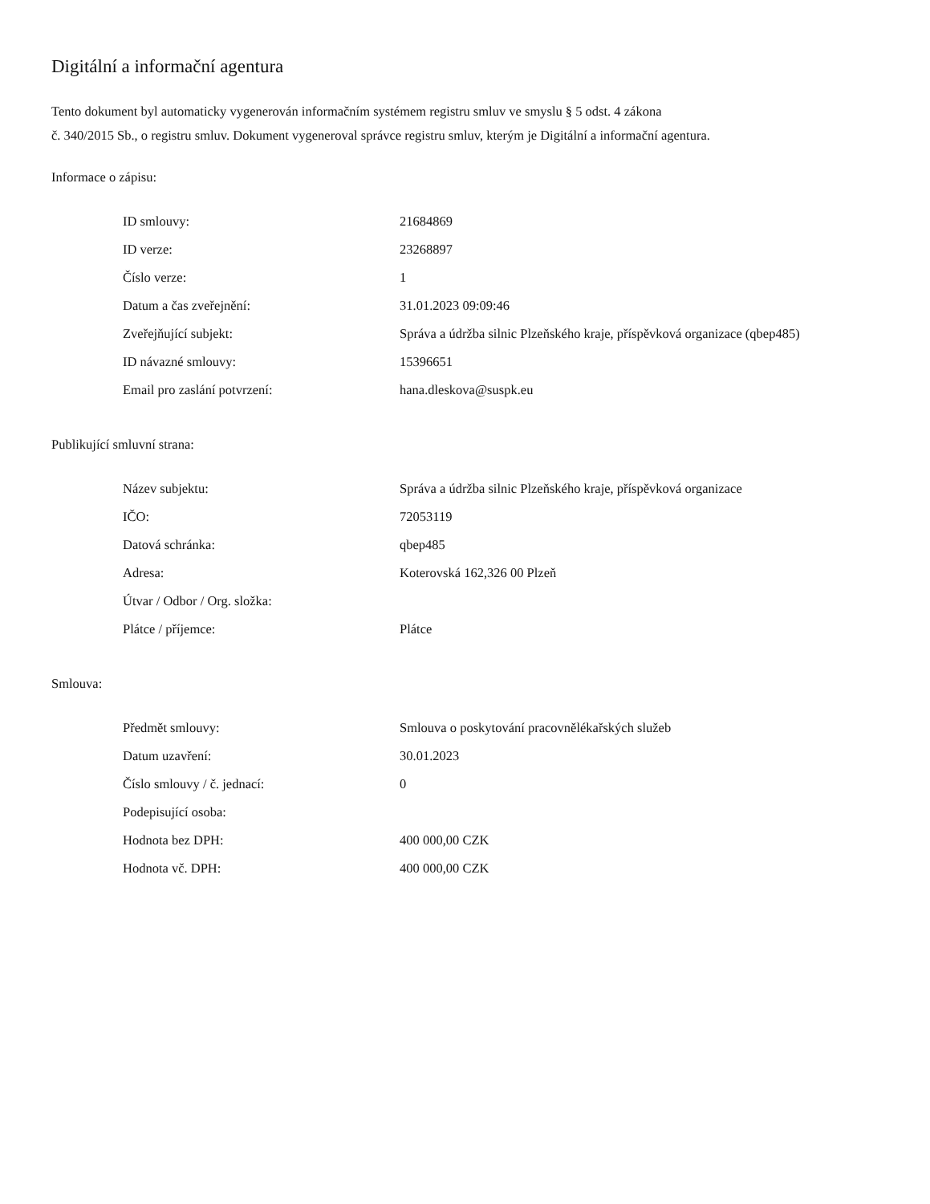Digitální a informační agentura
Tento dokument byl automaticky vygenerován informačním systémem registru smluv ve smyslu § 5 odst. 4 zákona
č. 340/2015 Sb., o registru smluv. Dokument vygeneroval správce registru smluv, kterým je Digitální a informační agentura.
Informace o zápisu:
| ID smlouvy: | 21684869 |
| ID verze: | 23268897 |
| Číslo verze: | 1 |
| Datum a čas zveřejnění: | 31.01.2023 09:09:46 |
| Zveřejňující subjekt: | Správa a údržba silnic Plzeňského kraje, příspěvková organizace (qbep485) |
| ID návazné smlouvy: | 15396651 |
| Email pro zaslání potvrzení: | hana.dleskova@suspk.eu |
Publikující smluvní strana:
| Název subjektu: | Správa a údržba silnic Plzeňského kraje, příspěvková organizace |
| IČO: | 72053119 |
| Datová schránka: | qbep485 |
| Adresa: | Koterovská 162,326 00 Plzeň |
| Útvar / Odbor / Org. složka: | |
| Plátce / příjemce: | Plátce |
Smlouva:
| Předmět smlouvy: | Smlouva o poskytování pracovnělékařských služeb |
| Datum uzavření: | 30.01.2023 |
| Číslo smlouvy / č. jednací: | 0 |
| Podepisující osoba: | |
| Hodnota bez DPH: | 400 000,00 CZK |
| Hodnota vč. DPH: | 400 000,00 CZK |